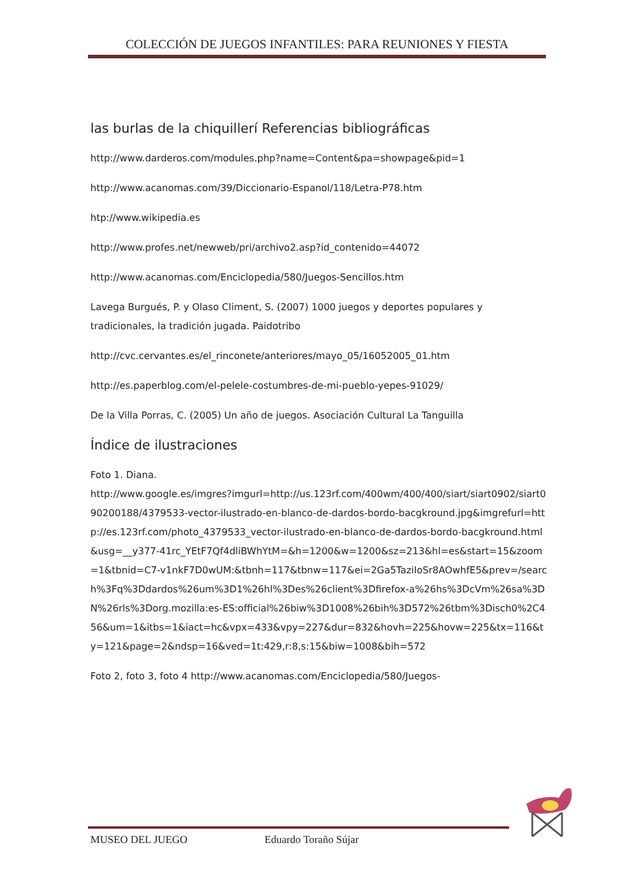COLECCIÓN DE JUEGOS INFANTILES: PARA REUNIONES Y FIESTA
las burlas de la chiquillerí Referencias bibliográficas
http://www.darderos.com/modules.php?name=Content&pa=showpage&pid=1
http://www.acanomas.com/39/Diccionario-Espanol/118/Letra-P78.htm
htp://www.wikipedia.es
http://www.profes.net/newweb/pri/archivo2.asp?id_contenido=44072
http://www.acanomas.com/Enciclopedia/580/Juegos-Sencillos.htm
Lavega Burgués, P. y Olaso Climent, S. (2007) 1000 juegos y deportes populares y tradicionales, la tradición jugada. Paidotribo
http://cvc.cervantes.es/el_rinconete/anteriores/mayo_05/16052005_01.htm
http://es.paperblog.com/el-pelele-costumbres-de-mi-pueblo-yepes-91029/
De la Villa Porras, C. (2005) Un año de juegos. Asociación Cultural La Tanguilla
Índice de ilustraciones
Foto 1. Diana.
http://www.google.es/imgres?imgurl=http://us.123rf.com/400wm/400/400/siart/siart0902/siart090200188/4379533-vector-ilustrado-en-blanco-de-dardos-bordo-bacgkround.jpg&imgrefurl=http://es.123rf.com/photo_4379533_vector-ilustrado-en-blanco-de-dardos-bordo-bacgkround.html&usg=__y377-41rc_YEtF7Qf4dliBWhYtM=&h=1200&w=1200&sz=213&hl=es&start=15&zoom=1&tbnid=C7-v1nkF7D0wUM:&tbnh=117&tbnw=117&ei=2Ga5TaziIoSr8AOwhfE5&prev=/search%3Fq%3Ddardos%26um%3D1%26hl%3Des%26client%3Dfirefox-a%26hs%3DcVm%26sa%3DN%26rls%3Dorg.mozilla:es-ES:official%26biw%3D1008%26bih%3D572%26tbm%3Disch0%2C456&um=1&itbs=1&iact=hc&vpx=433&vpy=227&dur=832&hovh=225&hovw=225&tx=116&ty=121&page=2&ndsp=16&ved=1t:429,r:8,s:15&biw=1008&bih=572
Foto 2, foto 3, foto 4 http://www.acanomas.com/Enciclopedia/580/Juegos-
MUSEO DEL JUEGO Eduardo Toraño Sújar